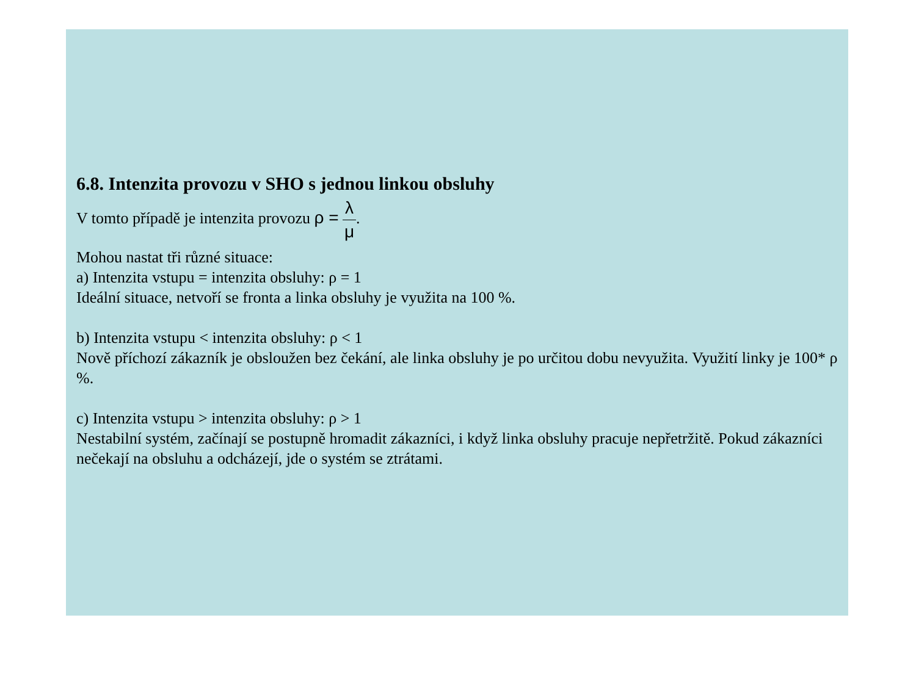6.8. Intenzita provozu v SHO s jednou linkou obsluhy
V tomto případě je intenzita provozu ρ = λ μ.
Mohou nastat tři různé situace:
a) Intenzita vstupu = intenzita obsluhy: ρ = 1
Ideální situace, netvoří se fronta a linka obsluhy je využita na 100 %.
b) Intenzita vstupu < intenzita obsluhy: ρ < 1
Nově příchozí zákazník je obsloužen bez čekání, ale linka obsluhy je po určitou dobu nevyužita. Využití linky je 100* ρ %.
c) Intenzita vstupu > intenzita obsluhy: ρ > 1
Nestabilní systém, začínají se postupně hromadit zákazníci, i když linka obsluhy pracuje nepřetržitě. Pokud zákazníci nečekají na obsluhu a odcházejí, jde o systém se ztrátami.